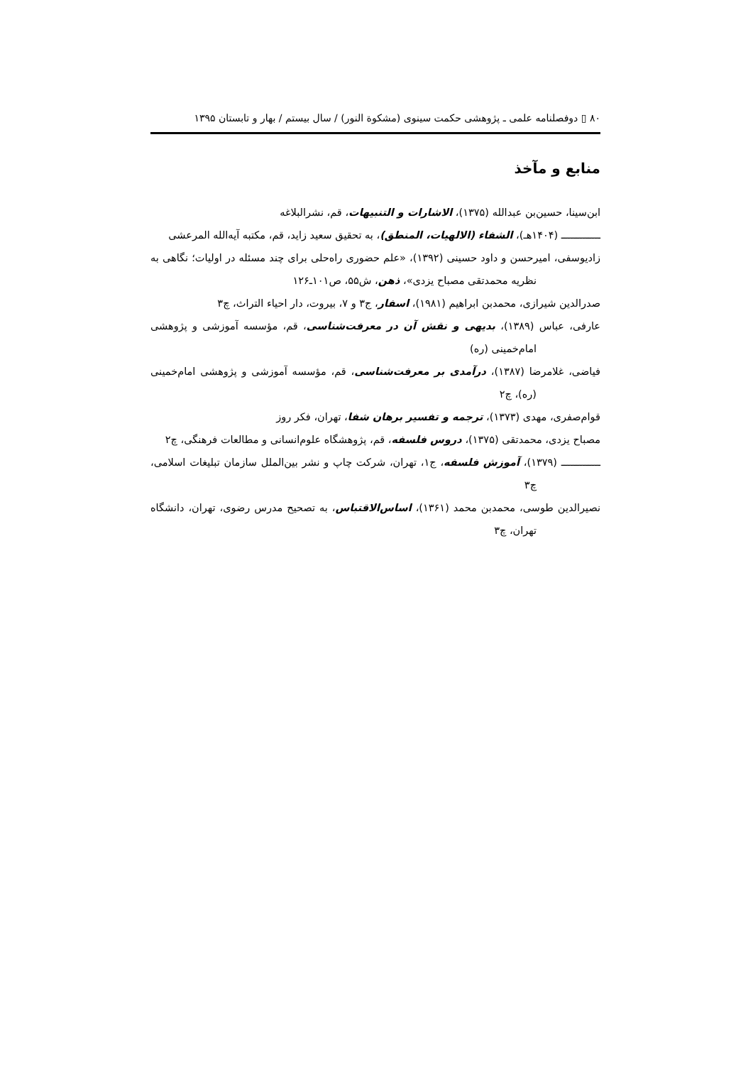۸۰ ▯ دوفصلنامه علمی ـ پژوهشی حکمت سینوی (مشکوة النور) / سال بیستم / بهار و تابستان ۱۳۹۵
منابع و مآخذ
ابن‌سینا، حسین‌بن عبدالله (۱۳۷۵)، الاشارات و التنبیهات، قم، نشرالبلاغه
ـــــــــــــ (۱۴۰۴هـ)، الشفاء (الالهیات، المنطق)، به تحقیق سعید زاید، قم، مکتبه آیه‌الله المرعشی
زادیوسفی، امیرحسن و داود حسینی (۱۳۹۲)، «علم حضوری راه‌حلی برای چند مسئله در اولیات؛ نگاهی به نظریه محمدتقی مصباح یزدی»، ذهن، ش۵۵، ص۱۰۱ـ۱۲۶
صدرالدین شیرازی، محمدبن ابراهیم (۱۹۸۱)، اسفار، ج۳ و ۷، بیروت، دار احیاء التراث، چ۳
عارفی، عباس (۱۳۸۹)، بدیهی و نقش آن در معرفت‌شناسی، قم، مؤسسه آموزشی و پژوهشی امام‌خمینی (ره)
فیاضی، غلامرضا (۱۳۸۷)، درآمدی بر معرفت‌شناسی، قم، مؤسسه آموزشی و پژوهشی امام‌خمینی (ره)، چ۲
قوام‌صفری، مهدی (۱۳۷۳)، ترجمه و تفسیر برهان شفا، تهران، فکر روز
مصباح یزدی، محمدتقی (۱۳۷۵)، دروس فلسفه، قم، پژوهشگاه علوم‌انسانی و مطالعات فرهنگی، چ۲
ـــــــــــــ (۱۳۷۹)، آموزش فلسفه، ج۱، تهران، شرکت چاپ و نشر بین‌الملل سازمان تبلیغات اسلامی، چ۳
نصیرالدین طوسی، محمدبن محمد (۱۳۶۱)، اساس‌الاقتباس، به تصحیح مدرس رضوی، تهران، دانشگاه تهران، چ۳